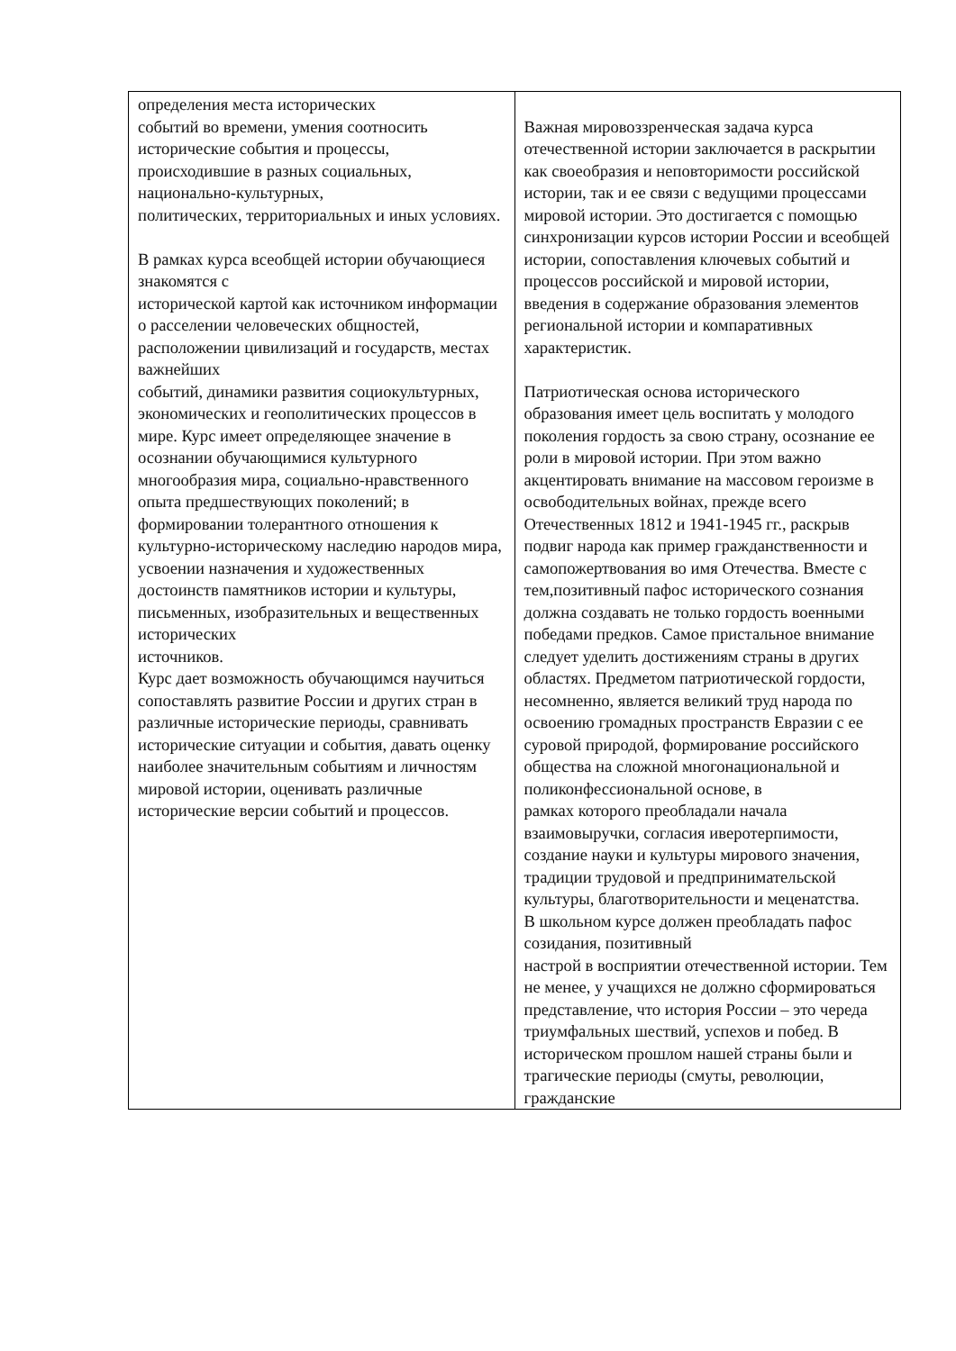| определения места исторических событий во времени, умения соотносить исторические события и процессы, происходившие в разных социальных, национально-культурных, политических, территориальных и иных условиях. В рамках курса всеобщей истории обучающиеся знакомятся с исторической картой как источником информации о расселении человеческих общностей, расположении цивилизаций и государств, местах важнейших событий, динамики развития социокультурных, экономических и геополитических процессов в мире. Курс имеет определяющее значение в осознании обучающимися культурного многообразия мира, социально-нравственного опыта предшествующих поколений; в формировании толерантного отношения к культурно-историческому наследию народов мира, усвоении назначения и художественных достоинств памятников истории и культуры, письменных, изобразительных и вещественных исторических источников. Курс дает возможность обучающимся научиться сопоставлять развитие России и других стран в различные исторические периоды, сравнивать исторические ситуации и события, давать оценку наиболее значительным событиям и личностям мировой истории, оценивать различные исторические версии событий и процессов. | Важная мировоззренческая задача курса отечественной истории заключается в раскрытии как своеобразия и неповторимости российской истории, так и ее связи с ведущими процессами мировой истории. Это достигается с помощью синхронизации курсов истории России и всеобщей истории, сопоставления ключевых событий и процессов российской и мировой истории, введения в содержание образования элементов региональной истории и компаративных характеристик. Патриотическая основа исторического образования имеет цель воспитать у молодого поколения гордость за свою страну, осознание ее роли в мировой истории. При этом важно акцентировать внимание на массовом героизме в освободительных войнах, прежде всего Отечественных 1812 и 1941-1945 гг., раскрыв подвиг народа как пример гражданственности и самопожертвования во имя Отечества. Вместе с тем,позитивный пафос исторического сознания должна создавать не только гордость военными победами предков. Самое пристальное внимание следует уделить достижениям страны в других областях. Предметом патриотической гордости, несомненно, является великий труд народа по освоению громадных пространств Евразии с ее суровой природой, формирование российского общества на сложной многонациональной и поликонфессиональной основе, в рамках которого преобладали начала взаимовыручки, согласия иверотерпимости, создание науки и культуры мирового значения, традиции трудовой и предпринимательской культуры, благотворительности и меценатства. В школьном курсе должен преобладать пафос созидания, позитивный настрой в восприятии отечественной истории. Тем не менее, у учащихся не должно сформироваться представление, что история России – это череда триумфальных шествий, успехов и побед. В историческом прошлом нашей страны были и трагические периоды (смуты, революции, гражданские |